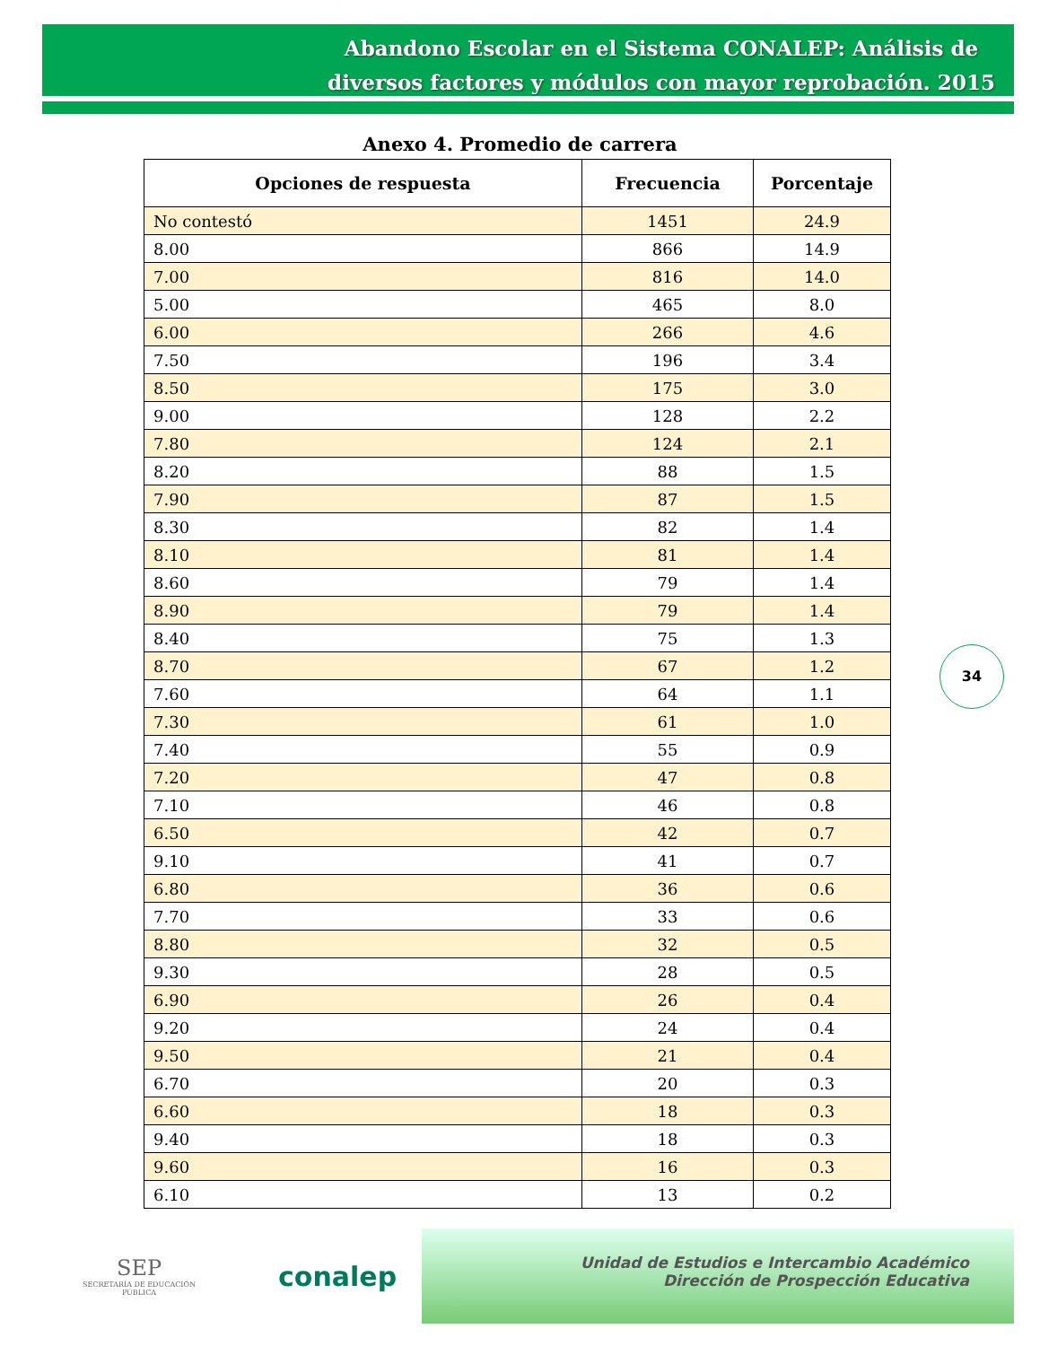Abandono Escolar en el Sistema CONALEP: Análisis de diversos factores y módulos con mayor reprobación. 2015
Anexo 4. Promedio de carrera
| Opciones de respuesta | Frecuencia | Porcentaje |
| --- | --- | --- |
| No contestó | 1451 | 24.9 |
| 8.00 | 866 | 14.9 |
| 7.00 | 816 | 14.0 |
| 5.00 | 465 | 8.0 |
| 6.00 | 266 | 4.6 |
| 7.50 | 196 | 3.4 |
| 8.50 | 175 | 3.0 |
| 9.00 | 128 | 2.2 |
| 7.80 | 124 | 2.1 |
| 8.20 | 88 | 1.5 |
| 7.90 | 87 | 1.5 |
| 8.30 | 82 | 1.4 |
| 8.10 | 81 | 1.4 |
| 8.60 | 79 | 1.4 |
| 8.90 | 79 | 1.4 |
| 8.40 | 75 | 1.3 |
| 8.70 | 67 | 1.2 |
| 7.60 | 64 | 1.1 |
| 7.30 | 61 | 1.0 |
| 7.40 | 55 | 0.9 |
| 7.20 | 47 | 0.8 |
| 7.10 | 46 | 0.8 |
| 6.50 | 42 | 0.7 |
| 9.10 | 41 | 0.7 |
| 6.80 | 36 | 0.6 |
| 7.70 | 33 | 0.6 |
| 8.80 | 32 | 0.5 |
| 9.30 | 28 | 0.5 |
| 6.90 | 26 | 0.4 |
| 9.20 | 24 | 0.4 |
| 9.50 | 21 | 0.4 |
| 6.70 | 20 | 0.3 |
| 6.60 | 18 | 0.3 |
| 9.40 | 18 | 0.3 |
| 9.60 | 16 | 0.3 |
| 6.10 | 13 | 0.2 |
34
SEP
SECRETARÍA DE EDUCACIÓN PÚBLICA
conalep
Unidad de Estudios e Intercambio Académico
Dirección de Prospección Educativa